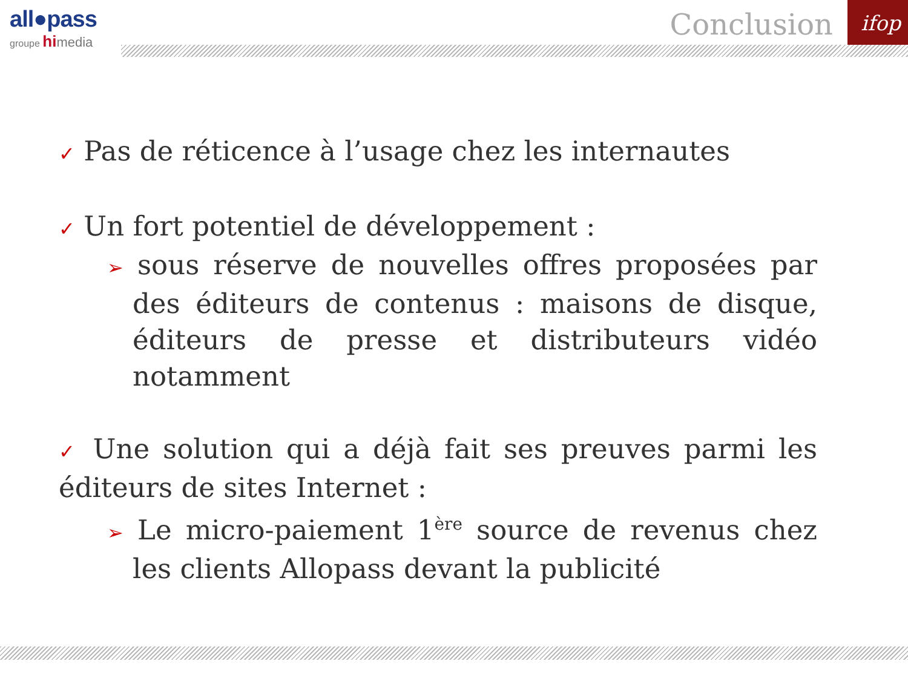ifop
all●pass
groupe hi media
Conclusion
✓ Pas de réticence à l’usage chez les internautes
✓ Un fort potentiel de développement :
➢ sous réserve de nouvelles offres proposées par des éditeurs de contenus : maisons de disque, éditeurs de presse et distributeurs vidéo notamment
✓ Une solution qui a déjà fait ses preuves parmi les éditeurs de sites Internet :
➢ Le micro-paiement 1<sup>ère</sup> source de revenus chez les clients Allopass devant la publicité